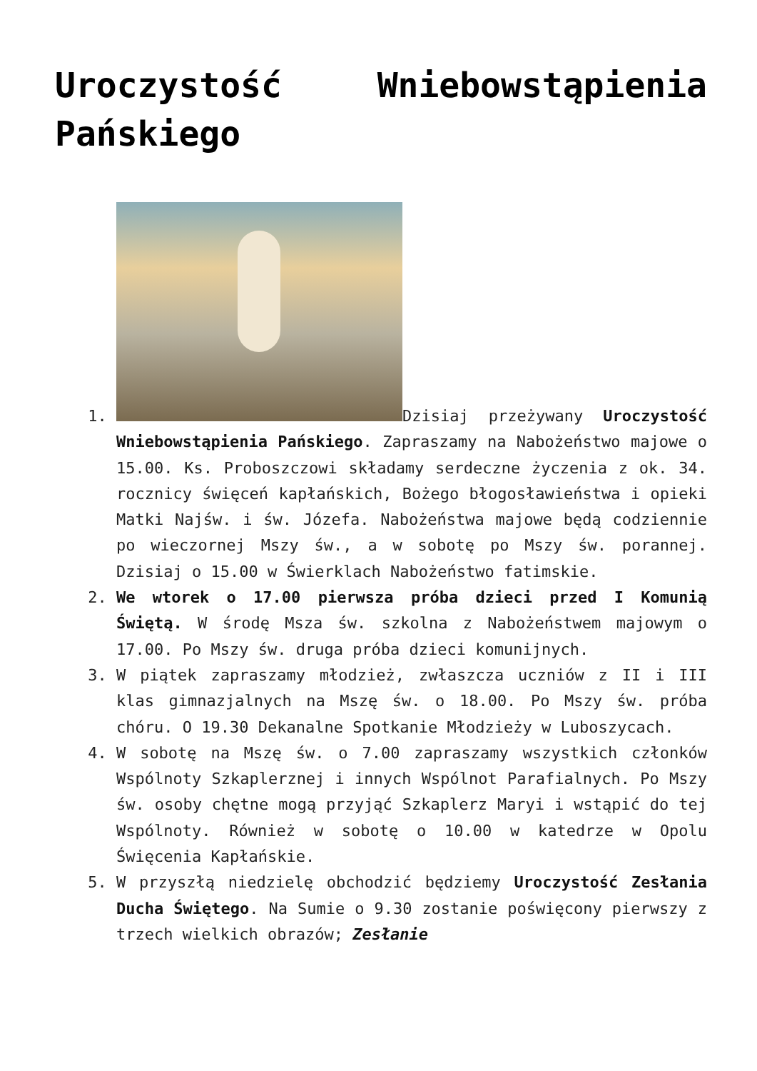Uroczystość Wniebowstąpienia Pańskiego
1. Dzisiaj przeżywany Uroczystość Wniebowstąpienia Pańskiego. Zapraszamy na Nabożeństwo majowe o 15.00. Ks. Proboszczowi składamy serdeczne życzenia z ok. 34. rocznicy święceń kapłańskich, Bożego błogosławieństwa i opieki Matki Najśw. i św. Józefa. Nabożeństwa majowe będą codziennie po wieczornej Mszy św., a w sobotę po Mszy św. porannej. Dzisiaj o 15.00 w Świerklach Nabożeństwo fatimskie.
2. We wtorek o 17.00 pierwsza próba dzieci przed I Komunią Świętą. W środę Msza św. szkolna z Nabożeństwem majowym o 17.00. Po Mszy św. druga próba dzieci komunijnych.
3. W piątek zapraszamy młodzież, zwłaszcza uczniów z II i III klas gimnazjalnych na Mszę św. o 18.00. Po Mszy św. próba chóru. O 19.30 Dekanalne Spotkanie Młodzieży w Luboszycach.
4. W sobotę na Mszę św. o 7.00 zapraszamy wszystkich członków Wspólnoty Szkaplerznej i innych Wspólnot Parafialnych. Po Mszy św. osoby chętne mogą przyjąć Szkaplerz Maryi i wstąpić do tej Wspólnoty. Również w sobotę o 10.00 w katedrze w Opolu Święcenia Kapłańskie.
5. W przyszłą niedzielę obchodzić będziemy Uroczystość Zesłania Ducha Świętego. Na Sumie o 9.30 zostanie poświęcony pierwszy z trzech wielkich obrazów; Zesłanie